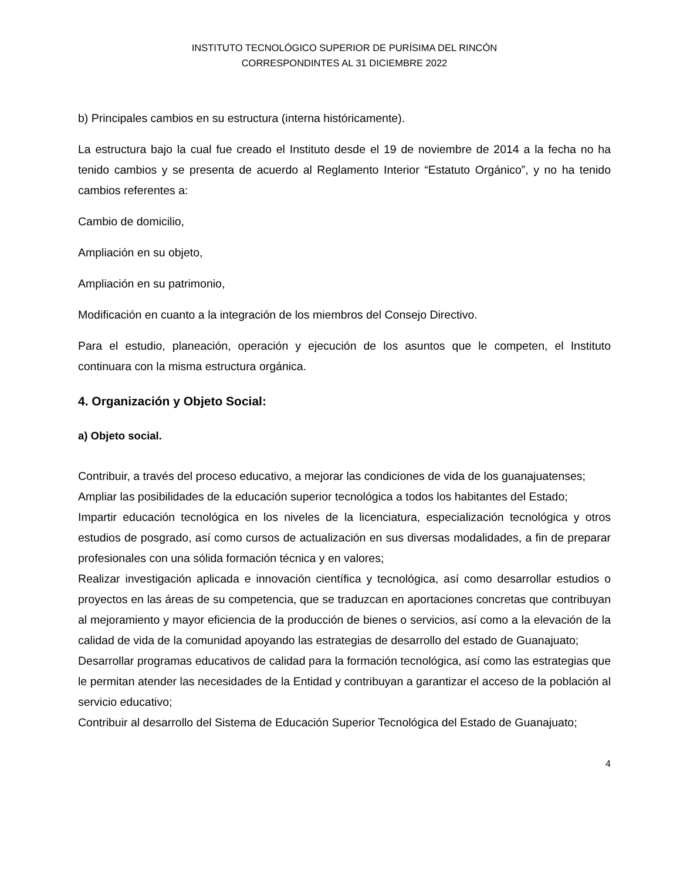INSTITUTO TECNOLÓGICO SUPERIOR DE PURÍSIMA DEL RINCÓN
CORRESPONDINTES AL 31 DICIEMBRE 2022
b) Principales cambios en su estructura (interna históricamente).
La estructura bajo la cual fue creado el Instituto desde el 19 de noviembre de 2014 a la fecha no ha tenido cambios y se presenta de acuerdo al Reglamento Interior “Estatuto Orgánico”, y no ha tenido cambios referentes a:
Cambio de domicilio,
Ampliación en su objeto,
Ampliación en su patrimonio,
Modificación en cuanto a la integración de los miembros del Consejo Directivo.
Para el estudio, planeación, operación y ejecución de los asuntos que le competen, el Instituto continuara con la misma estructura orgánica.
4. Organización y Objeto Social:
a) Objeto social.
Contribuir, a través del proceso educativo, a mejorar las condiciones de vida de los guanajuatenses;
Ampliar las posibilidades de la educación superior tecnológica a todos los habitantes del Estado;
Impartir educación tecnológica en los niveles de la licenciatura, especialización tecnológica y otros estudios de posgrado, así como cursos de actualización en sus diversas modalidades, a fin de preparar profesionales con una sólida formación técnica y en valores;
Realizar investigación aplicada e innovación científica y tecnológica, así como desarrollar estudios o proyectos en las áreas de su competencia, que se traduzcan en aportaciones concretas que contribuyan al mejoramiento y mayor eficiencia de la producción de bienes o servicios, así como a la elevación de la calidad de vida de la comunidad apoyando las estrategias de desarrollo del estado de Guanajuato;
Desarrollar programas educativos de calidad para la formación tecnológica, así como las estrategias que le permitan atender las necesidades de la Entidad y contribuyan a garantizar el acceso de la población al servicio educativo;
Contribuir al desarrollo del Sistema de Educación Superior Tecnológica del Estado de Guanajuato;
4